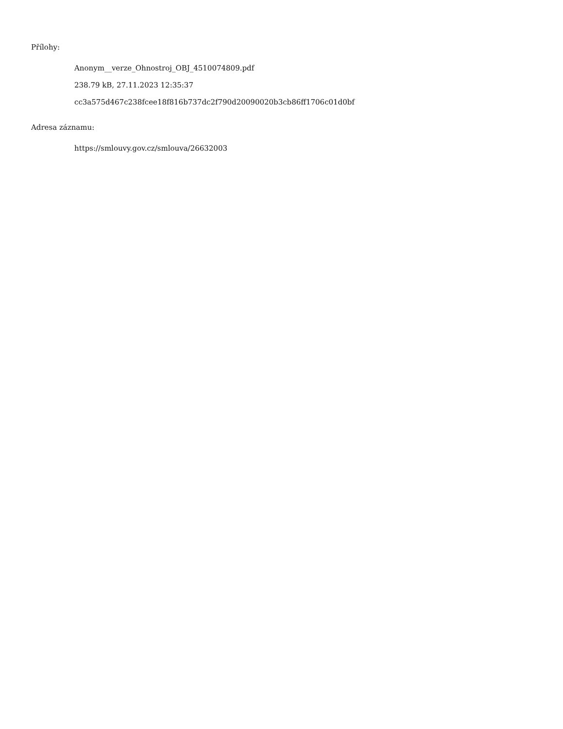Přílohy:
Anonym__verze_Ohnostroj_OBJ_4510074809.pdf
238.79 kB, 27.11.2023 12:35:37
cc3a575d467c238fcee18f816b737dc2f790d20090020b3cb86ff1706c01d0bf
Adresa záznamu:
https://smlouvy.gov.cz/smlouva/26632003